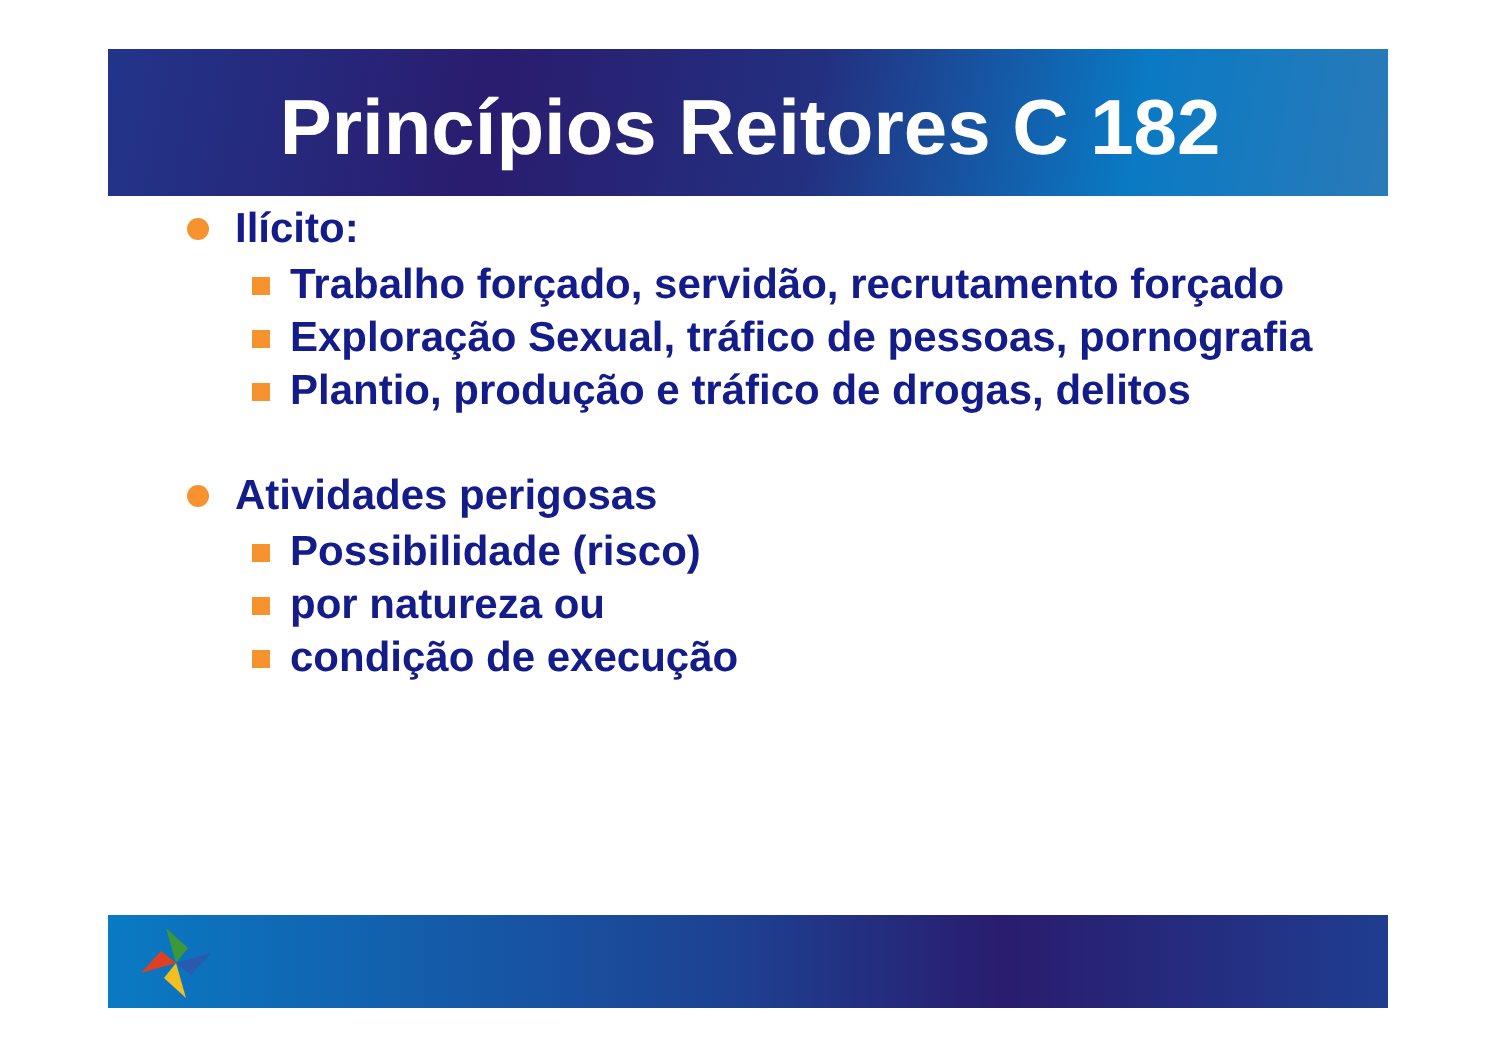Princípios Reitores C 182
Ilícito:
Trabalho forçado, servidão, recrutamento forçado
Exploração Sexual, tráfico de pessoas, pornografia
Plantio, produção e tráfico de drogas, delitos
Atividades perigosas
Possibilidade (risco)
por natureza ou
condição de execução